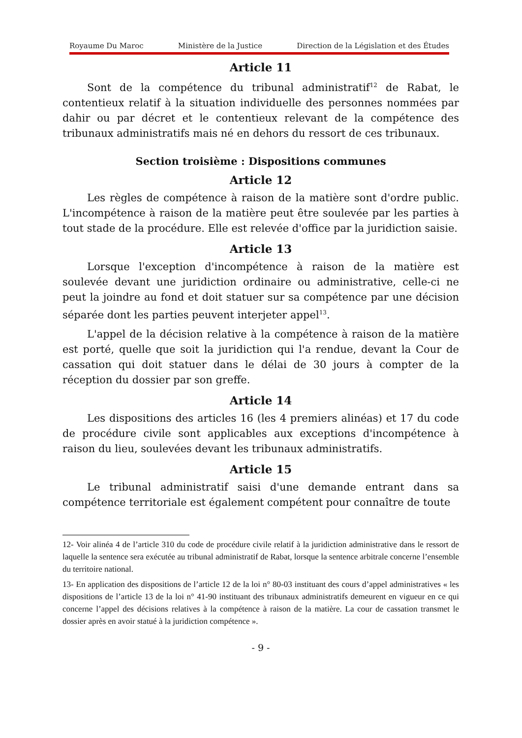Royaume Du Maroc Ministère de la Justice Direction de la Législation et des Études
Article 11
Sont de la compétence du tribunal administratif<sup>12</sup> de Rabat, le contentieux relatif à la situation individuelle des personnes nommées par dahir ou par décret et le contentieux relevant de la compétence des tribunaux administratifs mais né en dehors du ressort de ces tribunaux.
Section troisième : Dispositions communes
Article 12
Les règles de compétence à raison de la matière sont d'ordre public. L'incompétence à raison de la matière peut être soulevée par les parties à tout stade de la procédure. Elle est relevée d'office par la juridiction saisie.
Article 13
Lorsque l'exception d'incompétence à raison de la matière est soulevée devant une juridiction ordinaire ou administrative, celle-ci ne peut la joindre au fond et doit statuer sur sa compétence par une décision séparée dont les parties peuvent interjeter appel<sup>13</sup>.
L'appel de la décision relative à la compétence à raison de la matière est porté, quelle que soit la juridiction qui l'a rendue, devant la Cour de cassation qui doit statuer dans le délai de 30 jours à compter de la réception du dossier par son greffe.
Article 14
Les dispositions des articles 16 (les 4 premiers alinéas) et 17 du code de procédure civile sont applicables aux exceptions d'incompétence à raison du lieu, soulevées devant les tribunaux administratifs.
Article 15
Le tribunal administratif saisi d'une demande entrant dans sa compétence territoriale est également compétent pour connaître de toute
12- Voir alinéa 4 de l’article 310 du code de procédure civile relatif à la juridiction administrative dans le ressort de laquelle la sentence sera exécutée au tribunal administratif de Rabat, lorsque la sentence arbitrale concerne l’ensemble du territoire national.
13- En application des dispositions de l’article 12 de la loi n° 80-03 instituant des cours d’appel administratives « les dispositions de l’article 13 de la loi n° 41-90 instituant des tribunaux administratifs demeurent en vigueur en ce qui concerne l’appel des décisions relatives à la compétence à raison de la matière. La cour de cassation transmet le dossier après en avoir statué à la juridiction compétence ».
- 9 -